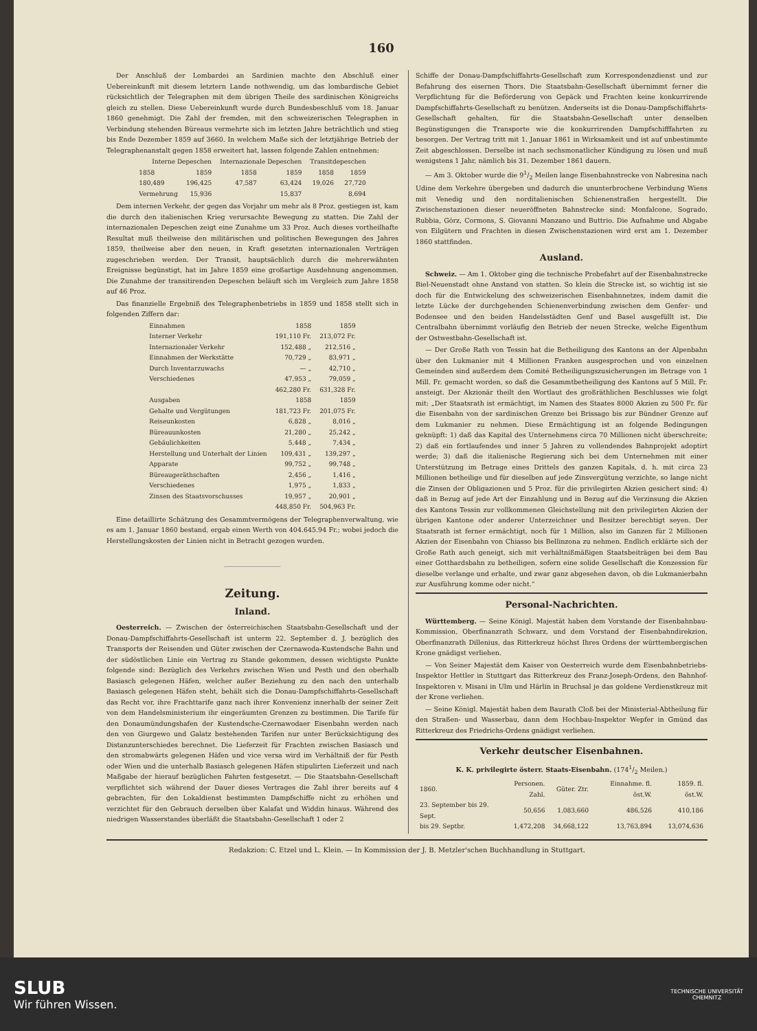160
Der Anschluß der Lombardei an Sardinien machte den Abschluß einer Uebereinkunft mit diesem letztern Lande nothwendig, um das lombardische Gebiet rücksichtlich der Telegraphen mit dem übrigen Theile des sardinischen Königreichs gleich zu stellen. Diese Uebereinkunft wurde durch Bundesbeschluß vom 18. Januar 1860 genehmigt. Die Zahl der fremden, mit den schweizerischen Telegraphen in Verbindung stehenden Büreaus vermehrte sich im letzten Jahre beträchtlich und stieg bis Ende Dezember 1859 auf 3660. In welchem Maße sich der letztjährige Betrieb der Telegraphenanstalt gegen 1858 erweitert hat, lassen folgende Zahlen entnehmen:
| Interne Depeschen | | Internazionale Depeschen | | Transitdepeschen | |
| --- | --- | --- | --- | --- | --- |
| 1858 | 1859 | 1858 | 1859 | 1858 | 1859 |
| 180,489 | 196,425 | 47,587 | 63,424 | 19,026 | 27,720 |
| Vermehrung | 15,936 | 15,837 | | 8,694 | |
Dem internen Verkehr, der gegen das Vorjahr um mehr als 8 Proz. gestiegen ist, kam die durch den italienischen Krieg verursachte Bewegung zu statten. Die Zahl der internazionalen Depeschen zeigt eine Zunahme um 33 Proz. Auch dieses vortheilhafte Resultat muß theilweise den militärischen und politischen Bewegungen des Jahres 1859, theilweise aber den neuen, in Kraft gesetzten internazionalen Verträgen zugeschrieben werden. Der Transit, hauptsächlich durch die mehrerwähnten Ereignisse begünstigt, hat im Jahre 1859 eine großartige Ausdehnung angenommen. Die Zunahme der transitirenden Depeschen beläuft sich im Vergleich zum Jahre 1858 auf 46 Proz.
Das finanzielle Ergebniß des Telegraphenbetriebs in 1859 und 1858 stellt sich in folgenden Ziffern dar:
| Einnahmen | 1858 | 1859 |
| --- | --- | --- |
| Interner Verkehr | 191,110 Fr. | 213,072 Fr. |
| Internazionaler Verkehr | 152,488 „ | 212,516 „ |
| Einnahmen der Werkstätte | 70,729 „ | 83,971 „ |
| Durch Inventarzuwachs | — „ | 42,710 „ |
| Verschiedenes | 47,953 „ | 79,059 „ |
| | 462,280 Fr. | 631,328 Fr. |
| Ausgaben | 1858 | 1859 |
| Gehalte und Vergütungen | 181,723 Fr. | 201,075 Fr. |
| Reiseunkosten | 6,828 „ | 8,016 „ |
| Büreauunkosten | 21,280 „ | 25,242 „ |
| Gebäulichkeiten | 5,448 „ | 7,434 „ |
| Herstellung und Unterhalt der Linien | 109,431 „ | 139,297 „ |
| Apparate | 99,752 „ | 99,748 „ |
| Büreaugeräthschaften | 2,456 „ | 1,416 „ |
| Verschiedenes | 1,975 „ | 1,833 „ |
| Zinsen des Staatsvorschusses | 19,957 „ | 20,901 „ |
| | 448,850 Fr. | 504,963 Fr. |
Eine detaillirte Schätzung des Gesammtvermögens der Telegraphenverwaltung, wie es am 1. Januar 1860 bestand, ergab einen Werth von 404.645.94 Fr.; wobei jedoch die Herstellungskosten der Linien nicht in Betracht gezogen wurden.
Zeitung.
Inland.
Oesterreich. — Zwischen der österreichischen Staatsbahn-Gesellschaft und der Donau-Dampfschiffahrts-Gesellschaft ist unterm 22. September d. J. bezüglich des Transports der Reisenden und Güter zwischen der Czernawoda-Kustendsche Bahn und der südöstlichen Linie ein Vertrag zu Stande gekommen, dessen wichtigste Punkte folgende sind: Bezüglich des Verkehrs zwischen Wien und Pesth und den oberhalb Basiasch gelegenen Häfen, welcher außer Beziehung zu den nach den unterhalb Basiasch gelegenen Häfen steht, behält sich die Donau-Dampfschiffahrts-Gesellschaft das Recht vor, ihre Frachttarife ganz nach ihrer Konvenienz innerhalb der seiner Zeit von dem Handelsministerium ihr eingeräumten Grenzen zu bestimmen. Die Tarife für den Donaumündungshafen der Kustendsche-Czernawodaer Eisenbahn werden nach den von Giurgewo und Galatz bestehenden Tarifen nur unter Berücksichtigung des Distanzunterschiedes berechnet. Die Lieferzeit für Frachten zwischen Basiasch und den stromabwärts gelegenen Häfen und vice versa wird im Verhältniß der für Pesth oder Wien und die unterhalb Basiasch gelegenen Häfen stipulirten Lieferzeit und nach Maßgabe der hierauf bezüglichen Fahrten festgesetzt. — Die Staatsbahn-Gesellschaft verpflichtet sich während der Dauer dieses Vertrages die Zahl ihrer bereits auf 4 gebrachten, für den Lokaldienst bestimmten Dampfschiffe nicht zu erhöhen und verzichtet für den Gebrauch derselben über Kalafat und Widdin hinaus. Während des niedrigen Wasserstandes überläßt die Staatsbahn-Gesellschaft 1 oder 2
Schiffe der Donau-Dampfschiffahrts-Gesellschaft zum Korrespondenzdienst und zur Befahrung des eisernen Thors. Die Staatsbahn-Gesellschaft übernimmt ferner die Verpflichtung für die Beförderung von Gepäck und Frachten keine konkurrirende Dampfschiffahrts-Gesellschaft zu benützen. Anderseits ist die Donau-Dampfschiffahrts-Gesellschaft gehalten, für die Staatsbahn-Gesellschaft unter denselben Begünstigungen die Transporte wie die konkurrirenden Dampfschifffahrten zu besorgen. Der Vertrag tritt mit 1. Januar 1861 in Wirksamkeit und ist auf unbestimmte Zeit abgeschlossen. Derselbe ist nach sechsmonatlicher Kündigung zu lösen und muß wenigstens 1 Jahr, nämlich bis 31. Dezember 1861 dauern.
— Am 3. Oktober wurde die 91/2 Meilen lange Eisenbahnstrecke von Nabresina nach Udine dem Verkehre übergeben und dadurch die ununterbrochene Verbindung Wiens mit Venedig und den norditalienischen Schienenstraßen hergestellt. Die Zwischenstazionen dieser neueröffneten Bahnstrecke sind: Monfalcone, Sogrado, Rubbia, Görz, Cormons, S. Giovanni Manzano und Buttrio. Die Aufnahme und Abgabe von Eilgütern und Frachten in diesen Zwischenstazionen wird erst am 1. Dezember 1860 stattfinden.
Ausland.
Schweiz. — Am 1. Oktober ging die technische Probefahrt auf der Eisenbahnstrecke Biel-Neuenstadt ohne Anstand von statten. So klein die Strecke ist, so wichtig ist sie doch für die Entwickelung des schweizerischen Eisenbahnnetzes, indem damit die letzte Lücke der durchgehenden Schienenverbindung zwischen dem Genfer- und Bodensee und den beiden Handelsstädten Genf und Basel ausgefüllt ist. Die Centralbahn übernimmt vorläufig den Betrieb der neuen Strecke, welche Eigenthum der Ostwestbahn-Gesellschaft ist.
— Der Große Rath von Tessin hat die Betheiligung des Kantons an der Alpenbahn über den Lukmanier mit 4 Millionen Franken ausgesprochen und von einzelnen Gemeinden sind außerdem dem Comité Betheiligungszusicherungen im Betrage von 1 Mill. Fr. gemacht worden, so daß die Gesammtbetheiligung des Kantons auf 5 Mill. Fr. ansteigt. Der Akzionär theilt den Wortlaut des großräthlichen Beschlusses wie folgt mit: „Der Staatsrath ist ermächtigt, im Namen des Staates 8000 Akzien zu 500 Fr. für die Eisenbahn von der sardinischen Grenze bei Brissago bis zur Bündner Grenze auf dem Lukmanier zu nehmen. Diese Ermächtigung ist an folgende Bedingungen geknüpft: 1) daß das Kapital des Unternehmens circa 70 Millionen nicht überschreite; 2) daß ein fortlaufendes und inner 5 Jahren zu vollendendes Bahnprojekt adoptirt werde; 3) daß die italienische Regierung sich bei dem Unternehmen mit einer Unterstützung im Betrage eines Drittels des ganzen Kapitals, d. h. mit circa 23 Millionen betheilige und für dieselben auf jede Zinsvergütung verzichte, so lange nicht die Zinsen der Obligazionen und 5 Proz. für die privilegirten Akzien gesichert sind; 4) daß in Bezug auf jede Art der Einzahlung und in Bezug auf die Verzinsung die Akzien des Kantons Tessin zur vollkommenen Gleichstellung mit den privilegirten Akzien der übrigen Kantone oder anderer Unterzeichner und Besitzer berechtigt seyen. Der Staatsrath ist ferner ermächtigt, noch für 1 Million, also im Ganzen für 2 Millionen Akzien der Eisenbahn von Chiasso bis Bellinzona zu nehmen. Endlich erklärte sich der Große Rath auch geneigt, sich mit verhältnißmäßigen Staatsbeiträgen bei dem Bau einer Gotthardsbahn zu betheiligen, sofern eine solide Gesellschaft die Konzession für dieselbe verlange und erhalte, und zwar ganz abgesehen davon, ob die Lukmanierbahn zur Ausführung komme oder nicht.“
Personal-Nachrichten.
Württemberg. — Seine Königl. Majestät haben dem Vorstande der Eisenbahnbau-Kommission, Oberfinanzrath Schwarz, und dem Vorstand der Eisenbahndirekzion, Oberfinanzrath Dillenius, das Ritterkreuz höchst Ihres Ordens der württembergischen Krone gnädigst verliehen.
— Von Seiner Majestät dem Kaiser von Oesterreich wurde dem Eisenbahnbetriebs-Inspektor Hettler in Stuttgart das Ritterkreuz des Franz-Joseph-Ordens, den Bahnhof-Inspektoren v. Misani in Ulm und Härlin in Bruchsal je das goldene Verdienstkreuz mit der Krone verliehen.
— Seine Königl. Majestät haben dem Baurath Cloß bei der Ministerial-Abtheilung für den Straßen- und Wasserbau, dann dem Hochbau-Inspektor Wepfer in Gmünd das Ritterkreuz des Friedrichs-Ordens gnädigst verliehen.
Verkehr deutscher Eisenbahnen.
K. K. privilegirte österr. Staats-Eisenbahn. (1741/2 Meilen.)
| 1860. | Personen. Zahl. | Güter. Ztr. | Einnahme. fl. öst.W. | 1859. fl. öst.W. |
| --- | --- | --- | --- | --- |
| 23. September bis 29. Sept. | 50,656 | 1,083,660 | 486,526 | 410,186 |
| bis 29. Septbr. | 1,472,208 | 34,668,122 | 13,763,894 | 13,074,636 |
Redakzion: C. Etzel und L. Klein. — In Kommission der J. B. Metzler'schen Buchhandlung in Stuttgart.
SLUB
Wir führen Wissen.
TECHNISCHE UNIVERSITÄT
CHEMNITZ